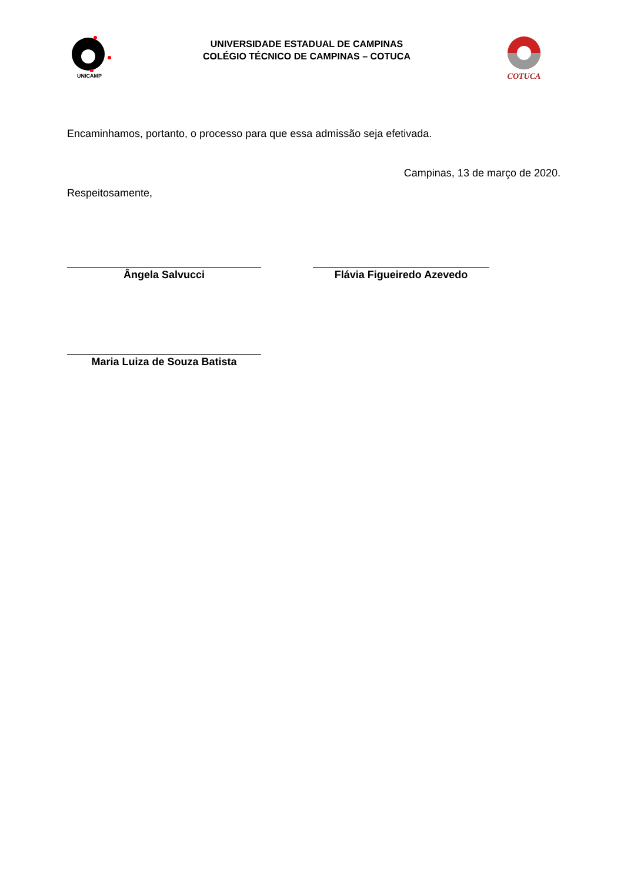UNICAMP
UNIVERSIDADE ESTADUAL DE CAMPINAS
COLÉGIO TÉCNICO DE CAMPINAS – COTUCA
COTUCA
Encaminhamos, portanto, o processo para que essa admissão seja efetivada.
Campinas, 13 de março de 2020.
Respeitosamente,
Ângela Salvucci Flávia Figueiredo Azevedo
Maria Luiza de Souza Batista